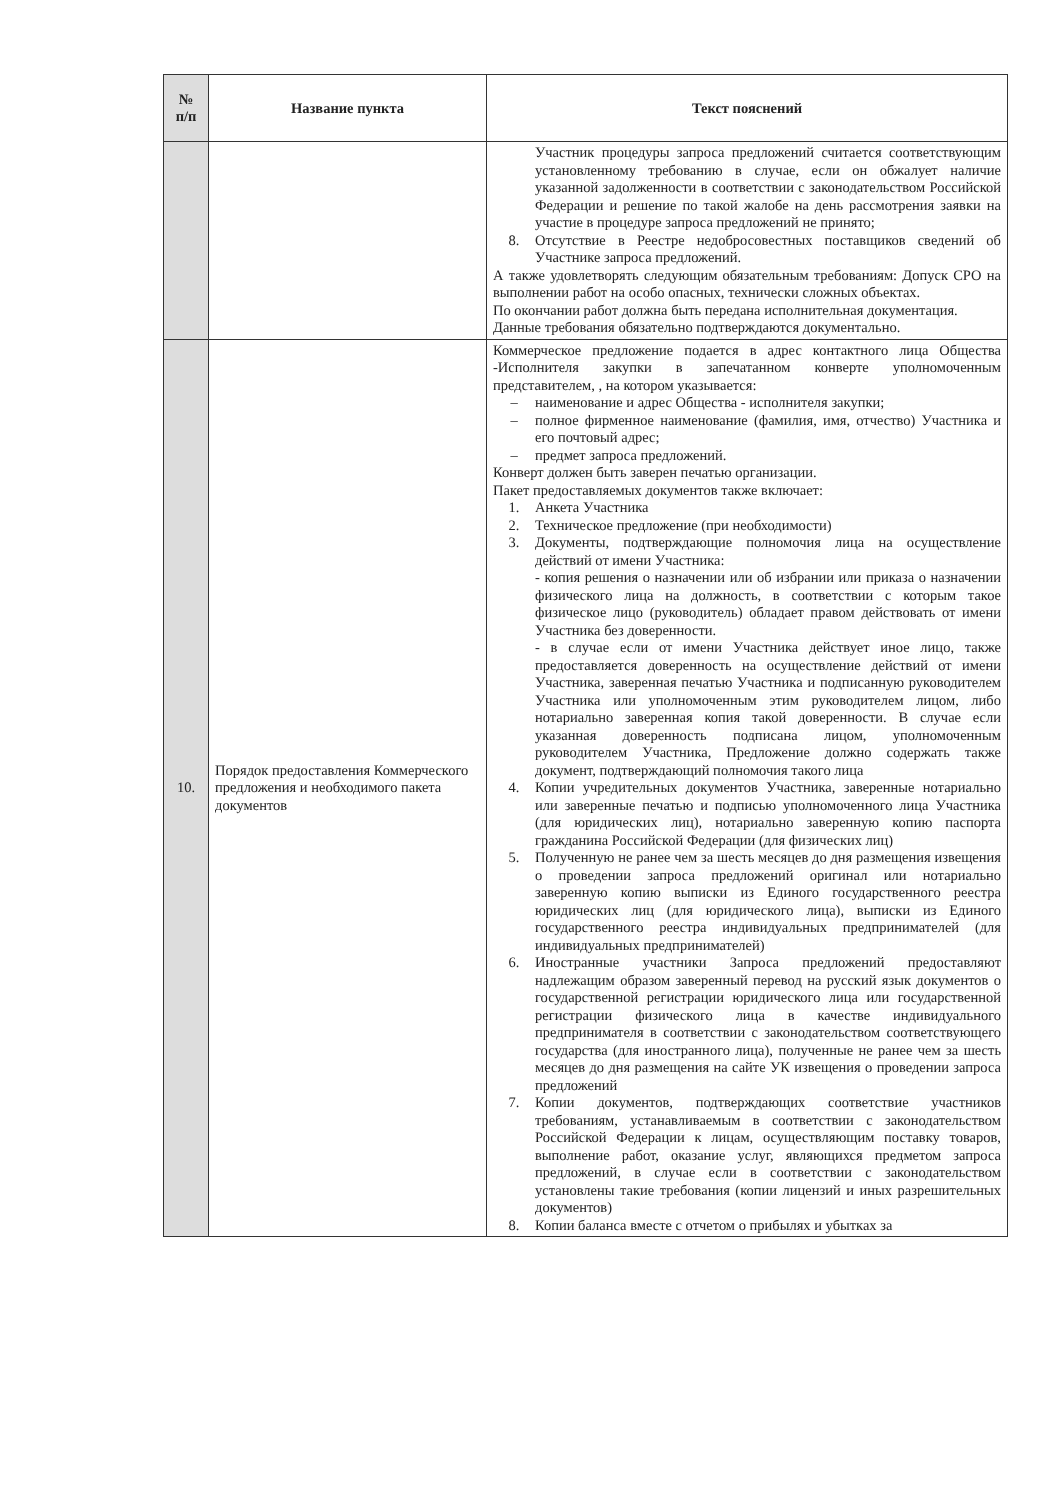| № п/п | Название пункта | Текст пояснений |
| --- | --- | --- |
| | | Участник процедуры запроса предложений считается соответствующим установленному требованию в случае, если он обжалует наличие указанной задолженности в соответствии с законодательством Российской Федерации и решение по такой жалобе на день рассмотрения заявки на участие в процедуре запроса предложений не принято; 8. Отсутствие в Реестре недобросовестных поставщиков сведений об Участнике запроса предложений. А также удовлетворять следующим обязательным требованиям: Допуск СРО на выполнении работ на особо опасных, технически сложных объектах. По окончании работ должна быть передана исполнительная документация. Данные требования обязательно подтверждаются документально. |
| 10. | Порядок предоставления Коммерческого предложения и необходимого пакета документов | Коммерческое предложение подается в адрес контактного лица Общества -Исполнителя закупки в запечатанном конверте уполномоченным представителем, , на котором указывается: – наименование и адрес Общества - исполнителя закупки; – полное фирменное наименование (фамилия, имя, отчество) Участника и его почтовый адрес; – предмет запроса предложений. Конверт должен быть заверен печатью организации. Пакет предоставляемых документов также включает: 1. Анкета Участника 2. Техническое предложение (при необходимости) 3. Документы, подтверждающие полномочия лица на осуществление действий от имени Участника: - копия решения о назначении или об избрании или приказа о назначении физического лица на должность, в соответствии с которым такое физическое лицо (руководитель) обладает правом действовать от имени Участника без доверенности. - в случае если от имени Участника действует иное лицо, также предоставляется доверенность на осуществление действий от имени Участника, заверенная печатью Участника и подписанную руководителем Участника или уполномоченным этим руководителем лицом, либо нотариально заверенная копия такой доверенности. В случае если указанная доверенность подписана лицом, уполномоченным руководителем Участника, Предложение должно содержать также документ, подтверждающий полномочия такого лица 4. Копии учредительных документов Участника, заверенные нотариально или заверенные печатью и подписью уполномоченного лица Участника (для юридических лиц), нотариально заверенную копию паспорта гражданина Российской Федерации (для физических лиц) 5. Полученную не ранее чем за шесть месяцев до дня размещения извещения о проведении запроса предложений оригинал или нотариально заверенную копию выписки из Единого государственного реестра юридических лиц (для юридического лица), выписки из Единого государственного реестра индивидуальных предпринимателей (для индивидуальных предпринимателей) 6. Иностранные участники Запроса предложений предоставляют надлежащим образом заверенный перевод на русский язык документов о государственной регистрации юридического лица или государственной регистрации физического лица в качестве индивидуального предпринимателя в соответствии с законодательством соответствующего государства (для иностранного лица), полученные не ранее чем за шесть месяцев до дня размещения на сайте УК извещения о проведении запроса предложений 7. Копии документов, подтверждающих соответствие участников требованиям, устанавливаемым в соответствии с законодательством Российской Федерации к лицам, осуществляющим поставку товаров, выполнение работ, оказание услуг, являющихся предметом запроса предложений, в случае если в соответствии с законодательством установлены такие требования (копии лицензий и иных разрешительных документов) 8. Копии баланса вместе с отчетом о прибылях и убытках за |